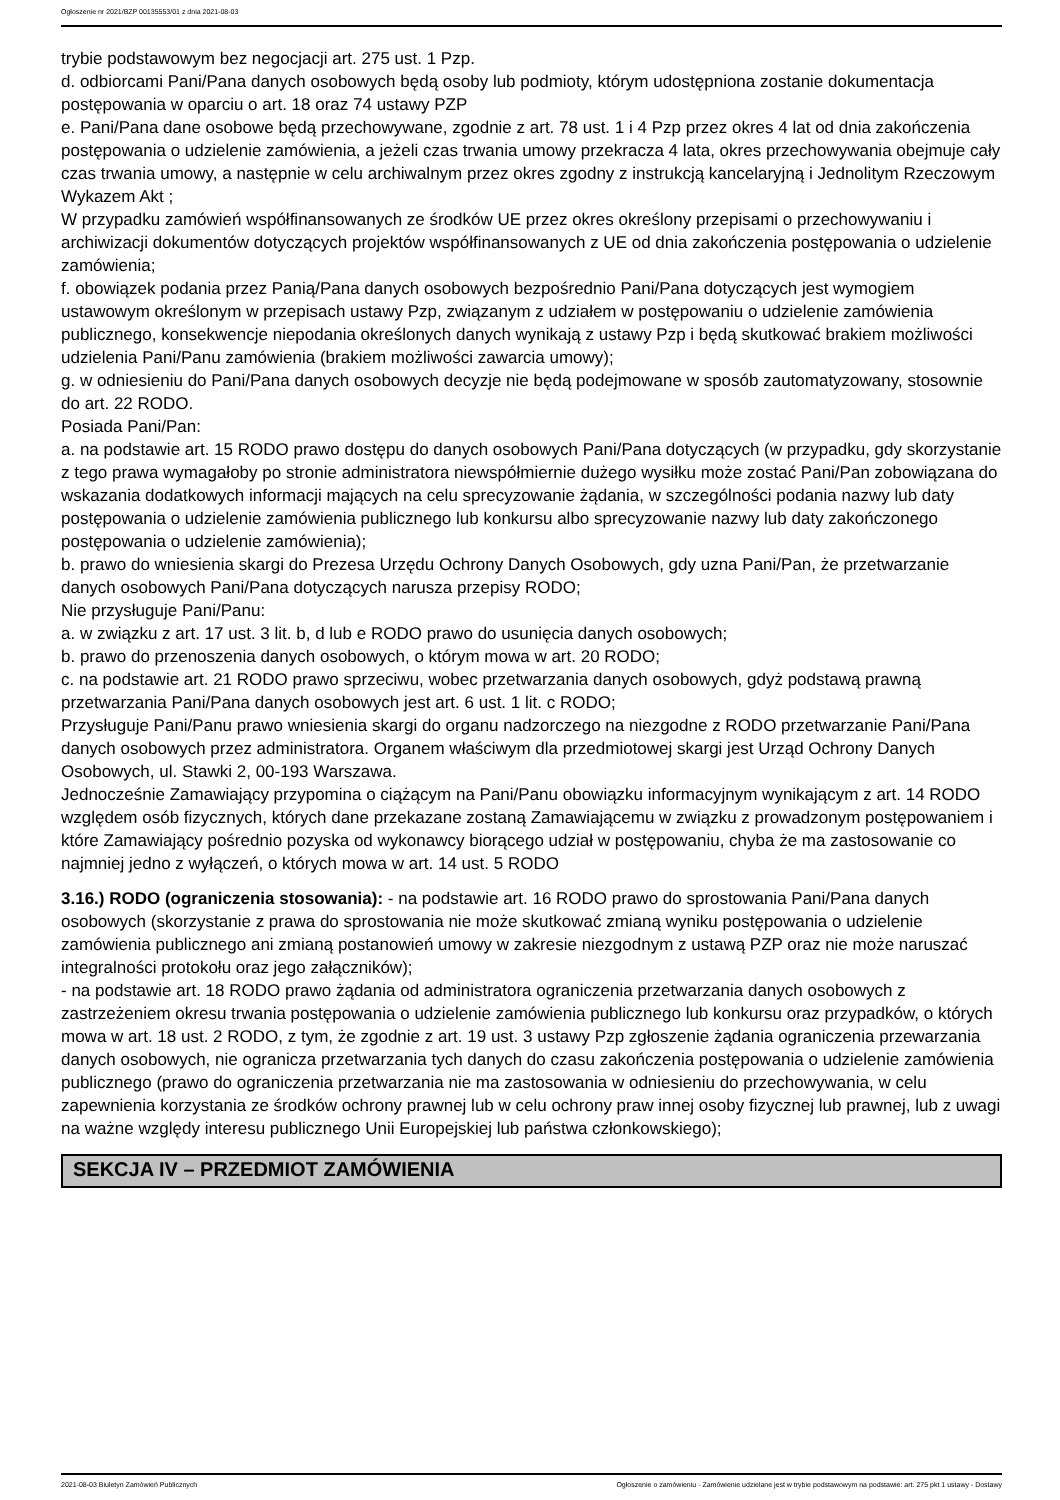Ogłoszenie nr 2021/BZP 00135553/01 z dnia 2021-08-03
trybie podstawowym bez negocjacji art. 275 ust. 1 Pzp.
d. odbiorcami Pani/Pana danych osobowych będą osoby lub podmioty, którym udostępniona zostanie dokumentacja postępowania w oparciu o art. 18 oraz 74 ustawy PZP
e. Pani/Pana dane osobowe będą przechowywane, zgodnie z art. 78 ust. 1 i 4 Pzp przez okres 4 lat od dnia zakończenia postępowania o udzielenie zamówienia, a jeżeli czas trwania umowy przekracza 4 lata, okres przechowywania obejmuje cały czas trwania umowy, a następnie w celu archiwalnym przez okres zgodny z instrukcją kancelaryjną i Jednolitym Rzeczowym Wykazem Akt ;
W przypadku zamówień współfinansowanych ze środków UE przez okres określony przepisami o przechowywaniu i archiwizacji dokumentów dotyczących projektów współfinansowanych z UE od dnia zakończenia postępowania o udzielenie zamówienia;
f. obowiązek podania przez Panią/Pana danych osobowych bezpośrednio Pani/Pana dotyczących jest wymogiem ustawowym określonym w przepisach ustawy Pzp, związanym z udziałem w postępowaniu o udzielenie zamówienia publicznego, konsekwencje niepodania określonych danych wynikają z ustawy Pzp i będą skutkować brakiem możliwości udzielenia Pani/Panu zamówienia (brakiem możliwości zawarcia umowy);
g. w odniesieniu do Pani/Pana danych osobowych decyzje nie będą podejmowane w sposób zautomatyzowany, stosownie do art. 22 RODO.
Posiada Pani/Pan:
a. na podstawie art. 15 RODO prawo dostępu do danych osobowych Pani/Pana dotyczących (w przypadku, gdy skorzystanie z tego prawa wymagałoby po stronie administratora niewspółmiernie dużego wysiłku może zostać Pani/Pan zobowiązana do wskazania dodatkowych informacji mających na celu sprecyzowanie żądania, w szczególności podania nazwy lub daty postępowania o udzielenie zamówienia publicznego lub konkursu albo sprecyzowanie nazwy lub daty zakończonego postępowania o udzielenie zamówienia);
b. prawo do wniesienia skargi do Prezesa Urzędu Ochrony Danych Osobowych, gdy uzna Pani/Pan, że przetwarzanie danych osobowych Pani/Pana dotyczących narusza przepisy RODO;
Nie przysługuje Pani/Panu:
a. w związku z art. 17 ust. 3 lit. b, d lub e RODO prawo do usunięcia danych osobowych;
b. prawo do przenoszenia danych osobowych, o którym mowa w art. 20 RODO;
c. na podstawie art. 21 RODO prawo sprzeciwu, wobec przetwarzania danych osobowych, gdyż podstawą prawną przetwarzania Pani/Pana danych osobowych jest art. 6 ust. 1 lit. c RODO;
Przysługuje Pani/Panu prawo wniesienia skargi do organu nadzorczego na niezgodne z RODO przetwarzanie Pani/Pana danych osobowych przez administratora. Organem właściwym dla przedmiotowej skargi jest Urząd Ochrony Danych Osobowych, ul. Stawki 2, 00-193 Warszawa.
Jednocześnie Zamawiający przypomina o ciążącym na Pani/Panu obowiązku informacyjnym wynikającym z art. 14 RODO względem osób fizycznych, których dane przekazane zostaną Zamawiającemu w związku z prowadzonym postępowaniem i które Zamawiający pośrednio pozyska od wykonawcy biorącego udział w postępowaniu, chyba że ma zastosowanie co najmniej jedno z wyłączeń, o których mowa w art. 14 ust. 5 RODO
3.16.) RODO (ograniczenia stosowania): - na podstawie art. 16 RODO prawo do sprostowania Pani/Pana danych osobowych (skorzystanie z prawa do sprostowania nie może skutkować zmianą wyniku postępowania o udzielenie zamówienia publicznego ani zmianą postanowień umowy w zakresie niezgodnym z ustawą PZP oraz nie może naruszać integralności protokołu oraz jego załączników);
- na podstawie art. 18 RODO prawo żądania od administratora ograniczenia przetwarzania danych osobowych z zastrzeżeniem okresu trwania postępowania o udzielenie zamówienia publicznego lub konkursu oraz przypadków, o których mowa w art. 18 ust. 2 RODO, z tym, że zgodnie z art. 19 ust. 3 ustawy Pzp zgłoszenie żądania ograniczenia przewarzania danych osobowych, nie ogranicza przetwarzania tych danych do czasu zakończenia postępowania o udzielenie zamówienia publicznego (prawo do ograniczenia przetwarzania nie ma zastosowania w odniesieniu do przechowywania, w celu zapewnienia korzystania ze środków ochrony prawnej lub w celu ochrony praw innej osoby fizycznej lub prawnej, lub z uwagi na ważne względy interesu publicznego Unii Europejskiej lub państwa członkowskiego);
SEKCJA IV – PRZEDMIOT ZAMÓWIENIA
2021-08-03 Biuletyn Zamówień Publicznych Ogłoszenie o zamówieniu - Zamówienie udzielane jest w trybie podstawowym na podstawie: art. 275 pkt 1 ustawy - Dostawy